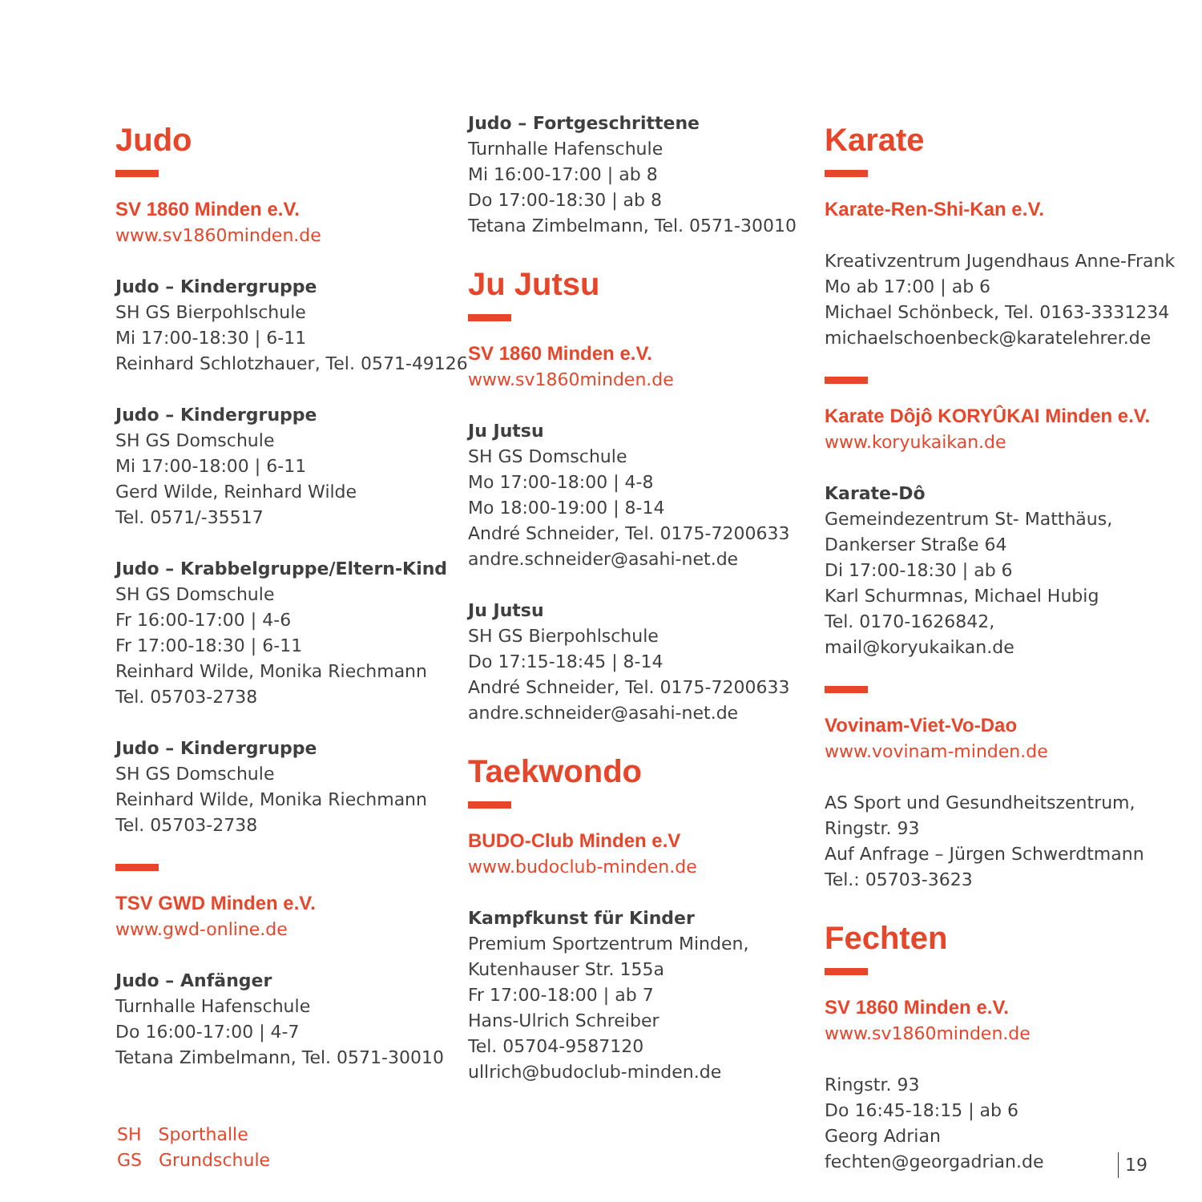Judo
SV 1860 Minden e.V.
www.sv1860minden.de
Judo – Kindergruppe
SH GS Bierpohlschule
Mi 17:00-18:30 | 6-11
Reinhard Schlotzhauer, Tel. 0571-49126
Judo – Kindergruppe
SH GS Domschule
Mi 17:00-18:00 | 6-11
Gerd Wilde, Reinhard Wilde
Tel. 0571/-35517
Judo – Krabbelgruppe/Eltern-Kind
SH GS Domschule
Fr 16:00-17:00 | 4-6
Fr 17:00-18:30 | 6-11
Reinhard Wilde, Monika Riechmann
Tel. 05703-2738
Judo – Kindergruppe
SH GS Domschule
Reinhard Wilde, Monika Riechmann
Tel. 05703-2738
TSV GWD Minden e.V.
www.gwd-online.de
Judo – Anfänger
Turnhalle Hafenschule
Do 16:00-17:00 | 4-7
Tetana Zimbelmann, Tel. 0571-30010
Judo – Fortgeschrittene
Turnhalle Hafenschule
Mi 16:00-17:00 | ab 8
Do 17:00-18:30 | ab 8
Tetana Zimbelmann, Tel. 0571-30010
Ju Jutsu
SV 1860 Minden e.V.
www.sv1860minden.de
Ju Jutsu
SH GS Domschule
Mo 17:00-18:00 | 4-8
Mo 18:00-19:00 | 8-14
André Schneider, Tel. 0175-7200633
andre.schneider@asahi-net.de
Ju Jutsu
SH GS Bierpohlschule
Do 17:15-18:45 | 8-14
André Schneider, Tel. 0175-7200633
andre.schneider@asahi-net.de
Taekwondo
BUDO-Club Minden e.V
www.budoclub-minden.de
Kampfkunst für Kinder
Premium Sportzentrum Minden,
Kutenhauser Str. 155a
Fr 17:00-18:00 | ab 7
Hans-Ulrich Schreiber
Tel. 05704-9587120
ullrich@budoclub-minden.de
Karate
Karate-Ren-Shi-Kan e.V.
Kreativzentrum Jugendhaus Anne-Frank
Mo ab 17:00 | ab 6
Michael Schönbeck, Tel. 0163-3331234
michaelschoenbeck@karatelehrer.de
Karate Dôjô KORYÛKAI Minden e.V.
www.koryukaikan.de
Karate-Dô
Gemeindezentrum St- Matthäus,
Dankerser Straße 64
Di 17:00-18:30 | ab 6
Karl Schurmnas, Michael Hubig
Tel. 0170-1626842, mail@koryukaikan.de
Vovinam-Viet-Vo-Dao
www.vovinam-minden.de
AS Sport und Gesundheitszentrum,
Ringstr. 93
Auf Anfrage – Jürgen Schwerdtmann
Tel.: 05703-3623
Fechten
SV 1860 Minden e.V.
www.sv1860minden.de
Ringstr. 93
Do 16:45-18:15 | ab 6
Georg Adrian
fechten@georgadrian.de
SH Sporthalle
GS Grundschule
19